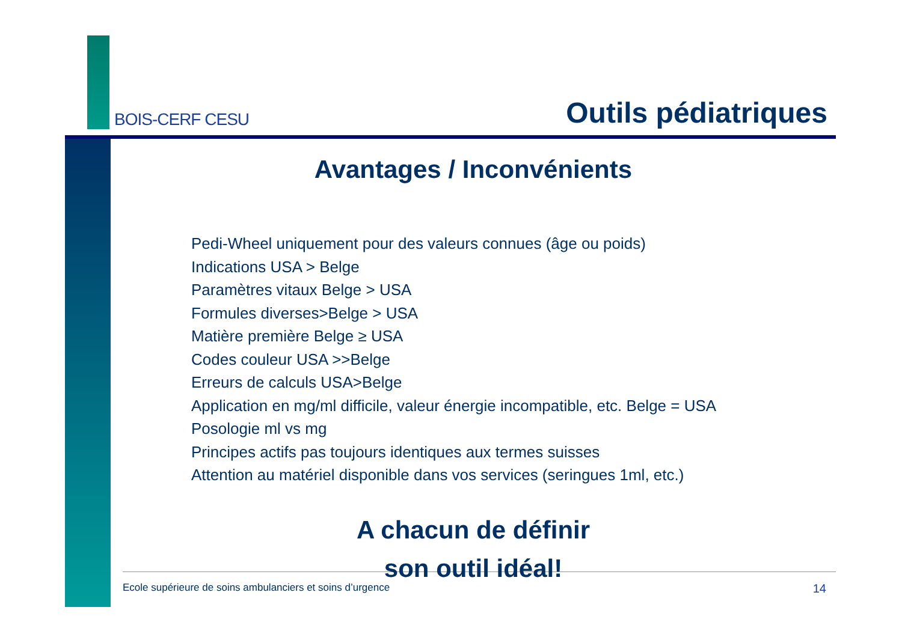BOIS-CERF CESU
Outils pédiatriques
Avantages / Inconvénients
Pedi-Wheel uniquement pour des valeurs connues (âge ou poids)
Indications USA > Belge
Paramètres vitaux Belge > USA
Formules diverses>Belge > USA
Matière première Belge ≥ USA
Codes couleur USA >>Belge
Erreurs de calculs USA>Belge
Application en mg/ml difficile, valeur énergie incompatible, etc. Belge = USA
Posologie ml vs mg
Principes actifs pas toujours identiques aux termes suisses
Attention au matériel disponible dans vos services (seringues 1ml, etc.)
A chacun de définir
son outil idéal!
Ecole supérieure de soins ambulanciers et soins d’urgence 14